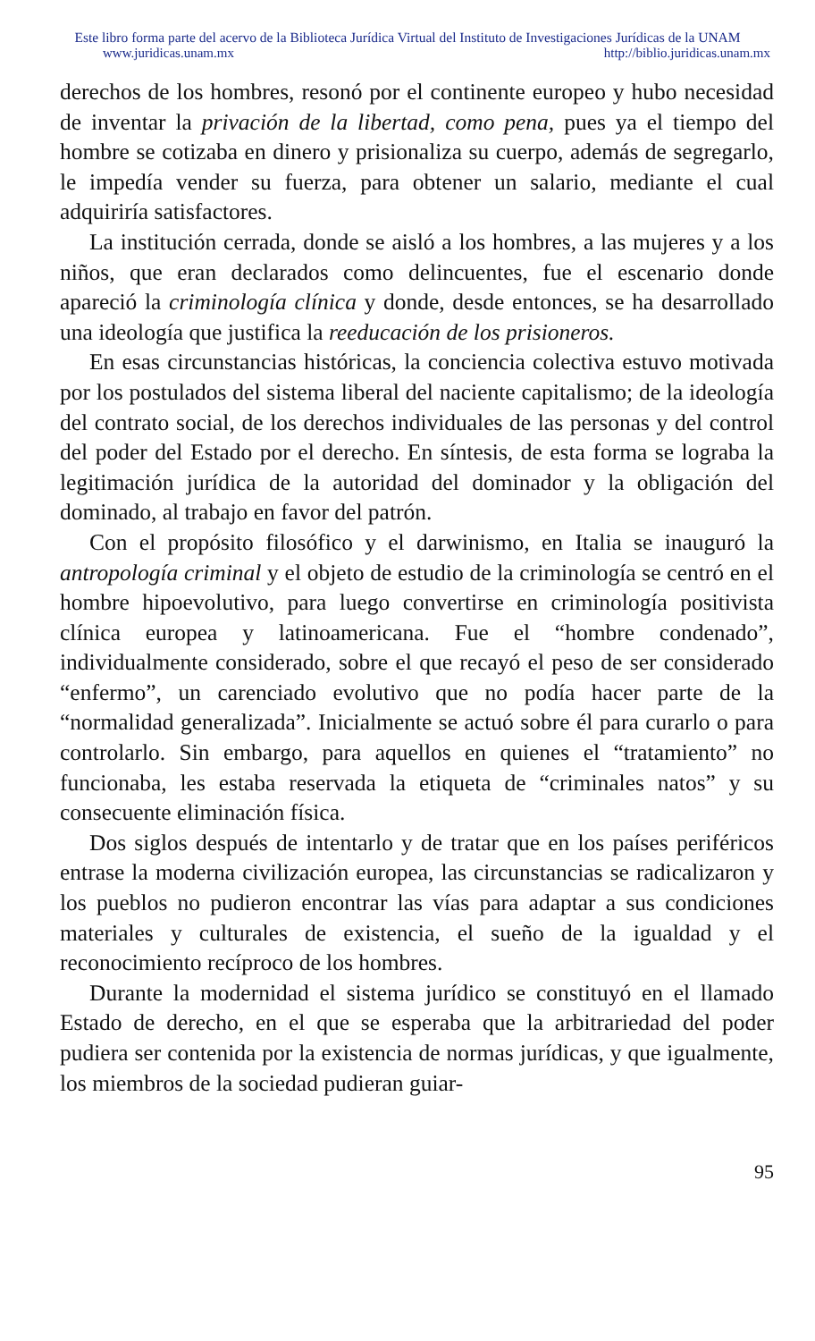Este libro forma parte del acervo de la Biblioteca Jurídica Virtual del Instituto de Investigaciones Jurídicas de la UNAM
www.juridicas.unam.mx http://biblio.juridicas.unam.mx
derechos de los hombres, resonó por el continente europeo y hubo necesidad de inventar la privación de la libertad, como pena, pues ya el tiempo del hombre se cotizaba en dinero y prisionaliza su cuerpo, además de segregarlo, le impedía vender su fuerza, para obtener un salario, mediante el cual adquiriría satisfactores.
La institución cerrada, donde se aisló a los hombres, a las mujeres y a los niños, que eran declarados como delincuentes, fue el escenario donde apareció la criminología clínica y donde, desde entonces, se ha desarrollado una ideología que justifica la reeducación de los prisioneros.
En esas circunstancias históricas, la conciencia colectiva estuvo motivada por los postulados del sistema liberal del naciente capitalismo; de la ideología del contrato social, de los derechos individuales de las personas y del control del poder del Estado por el derecho. En síntesis, de esta forma se lograba la legitimación jurídica de la autoridad del dominador y la obligación del dominado, al trabajo en favor del patrón.
Con el propósito filosófico y el darwinismo, en Italia se inauguró la antropología criminal y el objeto de estudio de la criminología se centró en el hombre hipoevolutivo, para luego convertirse en criminología positivista clínica europea y latinoamericana. Fue el “hombre condenado”, individualmente considerado, sobre el que recayó el peso de ser considerado “enfermo”, un carenciado evolutivo que no podía hacer parte de la “normalidad generalizada”. Inicialmente se actuó sobre él para curarlo o para controlarlo. Sin embargo, para aquellos en quienes el “tratamiento” no funcionaba, les estaba reservada la etiqueta de “criminales natos” y su consecuente eliminación física.
Dos siglos después de intentarlo y de tratar que en los países periféricos entrase la moderna civilización europea, las circunstancias se radicalizaron y los pueblos no pudieron encontrar las vías para adaptar a sus condiciones materiales y culturales de existencia, el sueño de la igualdad y el reconocimiento recíproco de los hombres.
Durante la modernidad el sistema jurídico se constituyó en el llamado Estado de derecho, en el que se esperaba que la arbitrariedad del poder pudiera ser contenida por la existencia de normas jurídicas, y que igualmente, los miembros de la sociedad pudieran guiar-
95